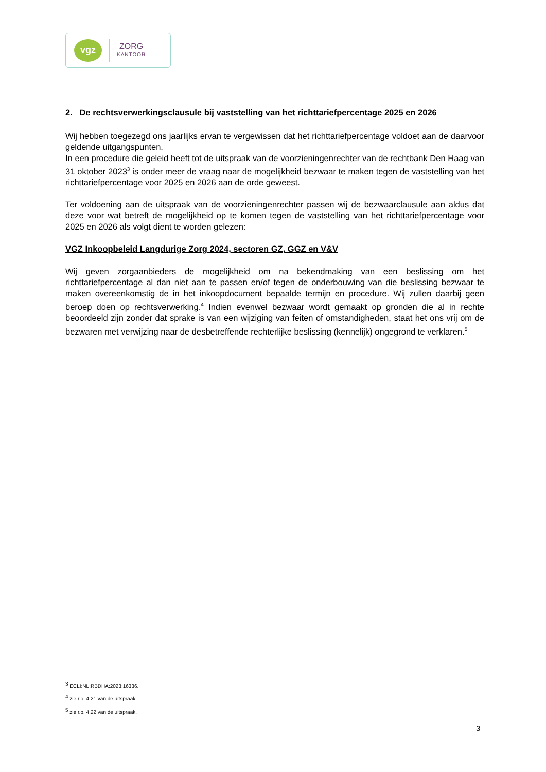vgz
ZORG
KANTOOR
2. De rechtsverwerkingsclausule bij vaststelling van het richttariefpercentage 2025 en 2026
Wij hebben toegezegd ons jaarlijks ervan te vergewissen dat het richttariefpercentage voldoet aan de daarvoor geldende uitgangspunten.
In een procedure die geleid heeft tot de uitspraak van de voorzieningenrechter van de rechtbank Den Haag van 31 oktober 2023<sup>3</sup> is onder meer de vraag naar de mogelijkheid bezwaar te maken tegen de vaststelling van het richttariefpercentage voor 2025 en 2026 aan de orde geweest.
Ter voldoening aan de uitspraak van de voorzieningenrechter passen wij de bezwaarclausule aan aldus dat deze voor wat betreft de mogelijkheid op te komen tegen de vaststelling van het richttariefpercentage voor 2025 en 2026 als volgt dient te worden gelezen:
VGZ Inkoopbeleid Langdurige Zorg 2024, sectoren GZ, GGZ en V&V
Wij geven zorgaanbieders de mogelijkheid om na bekendmaking van een beslissing om het richttariefpercentage al dan niet aan te passen en/of tegen de onderbouwing van die beslissing bezwaar te maken overeenkomstig de in het inkoopdocument bepaalde termijn en procedure. Wij zullen daarbij geen beroep doen op rechtsverwerking.<sup>4</sup> Indien evenwel bezwaar wordt gemaakt op gronden die al in rechte beoordeeld zijn zonder dat sprake is van een wijziging van feiten of omstandigheden, staat het ons vrij om de bezwaren met verwijzing naar de desbetreffende rechterlijke beslissing (kennelijk) ongegrond te verklaren.<sup>5</sup>
<sup>3</sup> ECLI:NL:RBDHA:2023:16336.
<sup>4</sup> zie r.o. 4.21 van de uitspraak.
<sup>5</sup> zie r.o. 4.22 van de uitspraak.
3